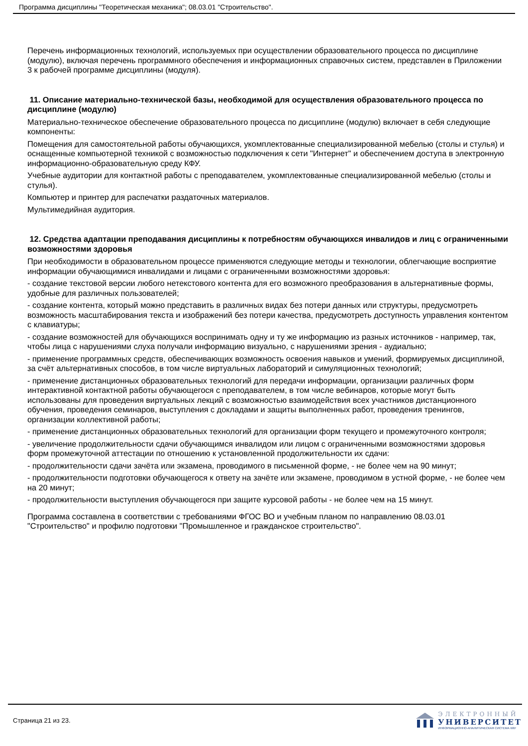Программа дисциплины "Теоретическая механика"; 08.03.01 "Строительство".
Перечень информационных технологий, используемых при осуществлении образовательного процесса по дисциплине (модулю), включая перечень программного обеспечения и информационных справочных систем, представлен в Приложении 3 к рабочей программе дисциплины (модуля).
11. Описание материально-технической базы, необходимой для осуществления образовательного процесса по дисциплине (модулю)
Материально-техническое обеспечение образовательного процесса по дисциплине (модулю) включает в себя следующие компоненты:
Помещения для самостоятельной работы обучающихся, укомплектованные специализированной мебелью (столы и стулья) и оснащенные компьютерной техникой с возможностью подключения к сети "Интернет" и обеспечением доступа в электронную информационно-образовательную среду КФУ.
Учебные аудитории для контактной работы с преподавателем, укомплектованные специализированной мебелью (столы и стулья).
Компьютер и принтер для распечатки раздаточных материалов.
Мультимедийная аудитория.
12. Средства адаптации преподавания дисциплины к потребностям обучающихся инвалидов и лиц с ограниченными возможностями здоровья
При необходимости в образовательном процессе применяются следующие методы и технологии, облегчающие восприятие информации обучающимися инвалидами и лицами с ограниченными возможностями здоровья:
- создание текстовой версии любого нетекстового контента для его возможного преобразования в альтернативные формы, удобные для различных пользователей;
- создание контента, который можно представить в различных видах без потери данных или структуры, предусмотреть возможность масштабирования текста и изображений без потери качества, предусмотреть доступность управления контентом с клавиатуры;
- создание возможностей для обучающихся воспринимать одну и ту же информацию из разных источников - например, так, чтобы лица с нарушениями слуха получали информацию визуально, с нарушениями зрения - аудиально;
- применение программных средств, обеспечивающих возможность освоения навыков и умений, формируемых дисциплиной, за счёт альтернативных способов, в том числе виртуальных лабораторий и симуляционных технологий;
- применение дистанционных образовательных технологий для передачи информации, организации различных форм интерактивной контактной работы обучающегося с преподавателем, в том числе вебинаров, которые могут быть использованы для проведения виртуальных лекций с возможностью взаимодействия всех участников дистанционного обучения, проведения семинаров, выступления с докладами и защиты выполненных работ, проведения тренингов, организации коллективной работы;
- применение дистанционных образовательных технологий для организации форм текущего и промежуточного контроля;
- увеличение продолжительности сдачи обучающимся инвалидом или лицом с ограниченными возможностями здоровья форм промежуточной аттестации по отношению к установленной продолжительности их сдачи:
- продолжительности сдачи зачёта или экзамена, проводимого в письменной форме, - не более чем на 90 минут;
- продолжительности подготовки обучающегося к ответу на зачёте или экзамене, проводимом в устной форме, - не более чем на 20 минут;
- продолжительности выступления обучающегося при защите курсовой работы - не более чем на 15 минут.
Программа составлена в соответствии с требованиями ФГОС ВО и учебным планом по направлению 08.03.01 "Строительство" и профилю подготовки "Промышленное и гражданское строительство".
Страница 21 из 23.
ЭЛЕКТРОННЫЙ
УНИВЕРСИТЕТ
ИНФОРМАЦИОННО-АНАЛИТИЧЕСКАЯ СИСТЕМА КФУ